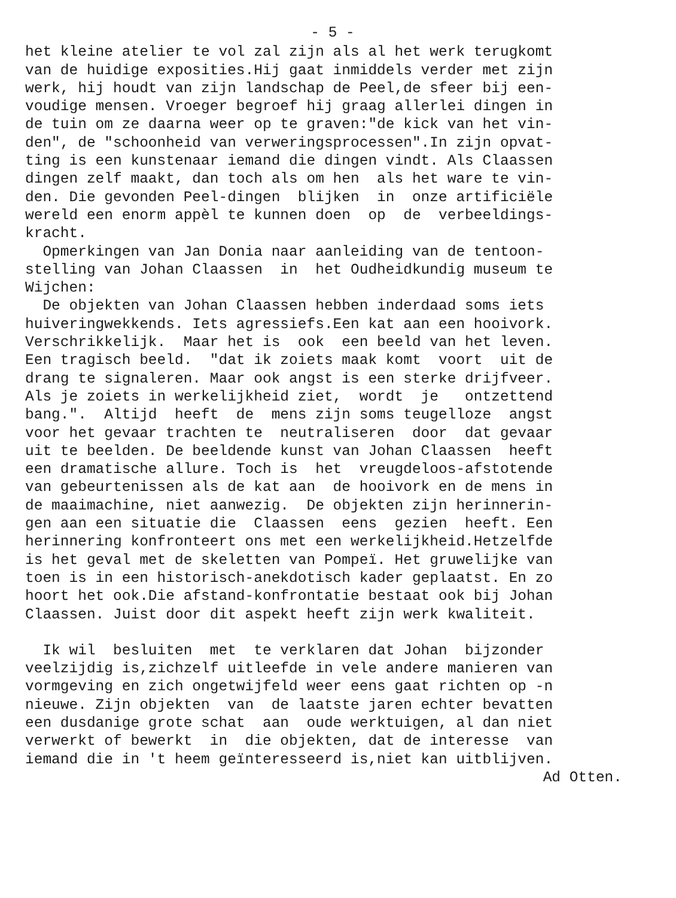- 5 -
het kleine atelier te vol zal zijn als al het werk terugkomt van de huidige exposities.Hij gaat inmiddels verder met zijn werk, hij houdt van zijn landschap de Peel,de sfeer bij een- voudige mensen. Vroeger begroef hij graag allerlei dingen in de tuin om ze daarna weer op te graven:"de kick van het vin- den", de "schoonheid van verweringsprocessen".In zijn opvat- ting is een kunstenaar iemand die dingen vindt. Als Claassen dingen zelf maakt, dan toch als om hen als het ware te vin- den. Die gevonden Peel-dingen blijken in onze artificiële wereld een enorm appèl te kunnen doen op de verbeeldings- kracht. Opmerkingen van Jan Donia naar aanleiding van de tentoon- stelling van Johan Claassen in het Oudheidkundig museum te Wijchen: De objekten van Johan Claassen hebben inderdaad soms iets huiveringwekkends. Iets agressiefs.Een kat aan een hooivork. Verschrikkelijk. Maar het is ook een beeld van het leven. Een tragisch beeld. "dat ik zoiets maak komt voort uit de drang te signaleren. Maar ook angst is een sterke drijfveer. Als je zoiets in werkelijkheid ziet, wordt je ontzettend bang.". Altijd heeft de mens zijn soms teugelloze angst voor het gevaar trachten te neutraliseren door dat gevaar uit te beelden. De beeldende kunst van Johan Claassen heeft een dramatische allure. Toch is het vreugdeloos-afstotende van gebeurtenissen als de kat aan de hooivork en de mens in de maaimachine, niet aanwezig. De objekten zijn herinnerin- gen aan een situatie die Claassen eens gezien heeft. Een herinnering konfronteert ons met een werkelijkheid.Hetzelfde is het geval met de skeletten van Pompeï. Het gruwelijke van toen is in een historisch-anekdotisch kader geplaatst. En zo hoort het ook.Die afstand-konfrontatie bestaat ook bij Johan Claassen. Juist door dit aspekt heeft zijn werk kwaliteit.
Ik wil besluiten met te verklaren dat Johan bijzonder veelzijdig is,zichzelf uitleefde in vele andere manieren van vormgeving en zich ongetwijfeld weer eens gaat richten op -n nieuwe. Zijn objekten van de laatste jaren echter bevatten een dusdanige grote schat aan oude werktuigen, al dan niet verwerkt of bewerkt in die objekten, dat de interesse van iemand die in 't heem geïnteresseerd is,niet kan uitblijven.
Ad Otten.